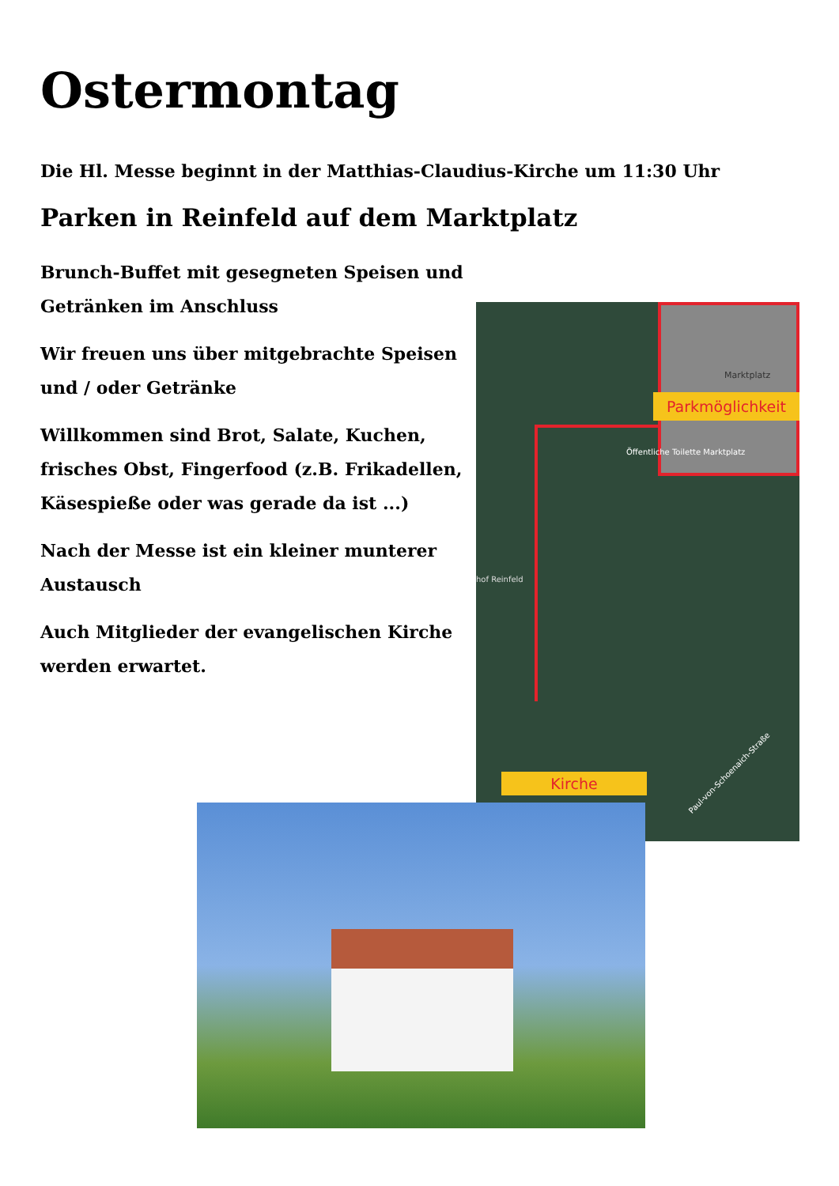Ostermontag
Die Hl. Messe beginnt in der Matthias-Claudius-Kirche um 11:30 Uhr
Parken in Reinfeld auf dem Marktplatz
Brunch-Buffet mit gesegneten Speisen und Getränken im Anschluss
Wir freuen uns über mitgebrachte Speisen und / oder Getränke
Willkommen sind Brot, Salate, Kuchen, frisches Obst, Fingerfood (z.B. Frikadellen, Käsespieße oder was gerade da ist ...)
Nach der Messe ist ein kleiner munterer Austausch
Auch Mitglieder der evangelischen Kirche werden erwartet.
Marktplatz
Parkmöglichkeit
Öffentliche Toilette Marktplatz
hof Reinfeld
Paul-von-Schoenaich-Straße
Kirche